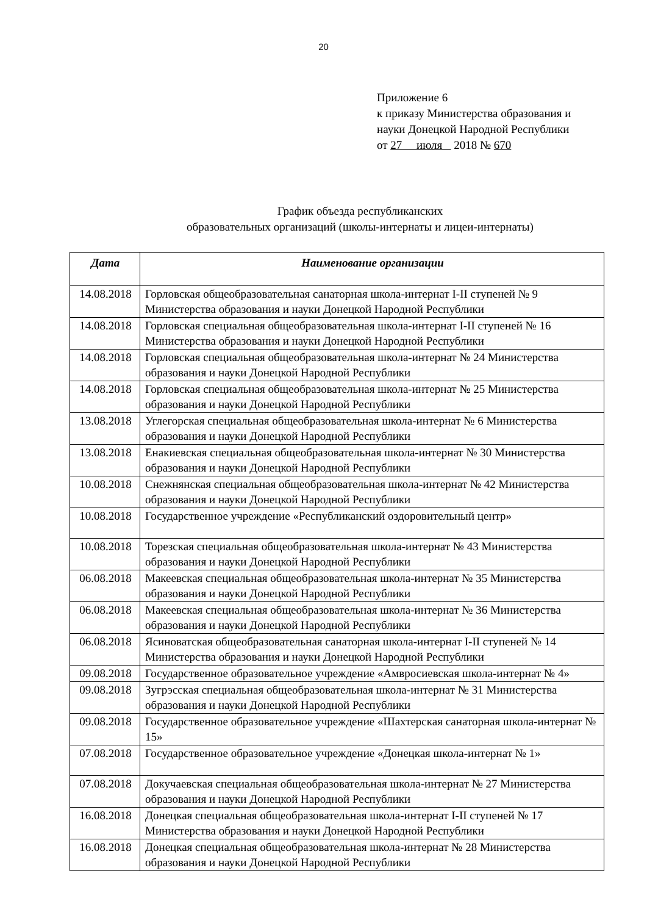20
Приложение 6
к приказу Министерства образования и
науки Донецкой Народной Республики
от 27 июля 2018 № 670
График объезда республиканских
образовательных организаций (школы-интернаты и лицеи-интернаты)
| Дата | Наименование организации |
| --- | --- |
| 14.08.2018 | Горловская общеобразовательная санаторная школа-интернат I-II ступеней № 9 Министерства образования и науки Донецкой Народной Республики |
| 14.08.2018 | Горловская специальная общеобразовательная школа-интернат I-II ступеней № 16 Министерства образования и науки Донецкой Народной Республики |
| 14.08.2018 | Горловская специальная общеобразовательная школа-интернат № 24 Министерства образования и науки Донецкой Народной Республики |
| 14.08.2018 | Горловская специальная общеобразовательная школа-интернат № 25 Министерства образования и науки Донецкой Народной Республики |
| 13.08.2018 | Углегорская специальная общеобразовательная школа-интернат № 6 Министерства образования и науки Донецкой Народной Республики |
| 13.08.2018 | Енакиевская специальная общеобразовательная школа-интернат № 30 Министерства образования и науки Донецкой Народной Республики |
| 10.08.2018 | Снежнянская специальная общеобразовательная школа-интернат № 42 Министерства образования и науки Донецкой Народной Республики |
| 10.08.2018 | Государственное учреждение «Республиканский оздоровительный центр» |
| 10.08.2018 | Торезская специальная общеобразовательная школа-интернат № 43 Министерства образования и науки Донецкой Народной Республики |
| 06.08.2018 | Макеевская специальная общеобразовательная школа-интернат № 35 Министерства образования и науки Донецкой Народной Республики |
| 06.08.2018 | Макеевская специальная общеобразовательная школа-интернат № 36 Министерства образования и науки Донецкой Народной Республики |
| 06.08.2018 | Ясиноватская общеобразовательная санаторная школа-интернат I-II ступеней № 14 Министерства образования и науки Донецкой Народной Республики |
| 09.08.2018 | Государственное образовательное учреждение «Амвросиевская школа-интернат № 4» |
| 09.08.2018 | Зугрэсская специальная общеобразовательная школа-интернат № 31 Министерства образования и науки Донецкой Народной Республики |
| 09.08.2018 | Государственное образовательное учреждение «Шахтерская санаторная школа-интернат № 15» |
| 07.08.2018 | Государственное образовательное учреждение «Донецкая школа-интернат № 1» |
| 07.08.2018 | Докучаевская специальная общеобразовательная школа-интернат № 27 Министерства образования и науки Донецкой Народной Республики |
| 16.08.2018 | Донецкая специальная общеобразовательная школа-интернат I-II ступеней № 17 Министерства образования и науки Донецкой Народной Республики |
| 16.08.2018 | Донецкая специальная общеобразовательная школа-интернат № 28 Министерства образования и науки Донецкой Народной Республики |